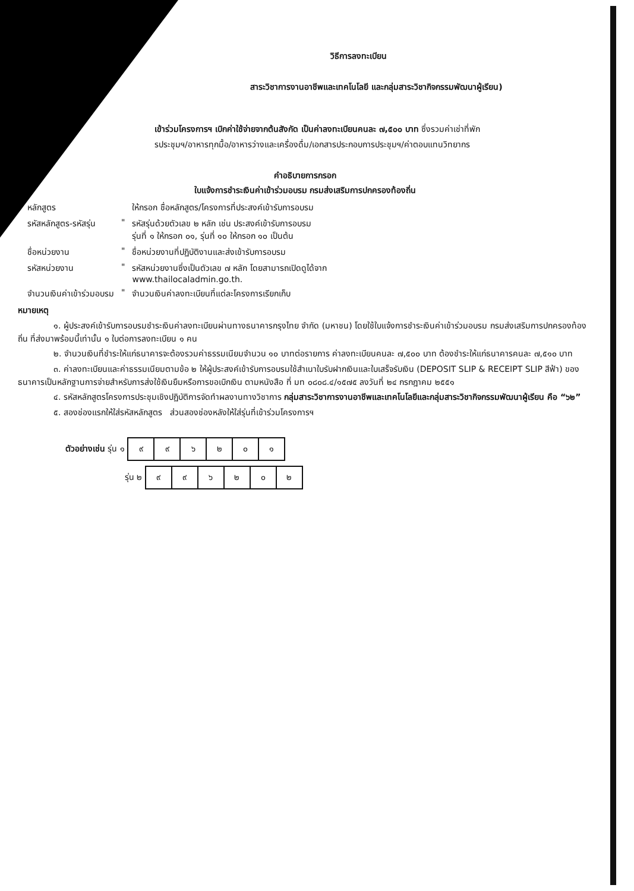วิธีการลงทะเบียน
สาระวิชาการงานอาชีพและเทคโนโลยี และกลุ่มสาระวิชากิจกรรมพัฒนาผู้เรียน)
เข้าร่วมโครงการฯ เบิกค่าใช้จ่ายจากต้นสังกัด เป็นค่าลงทะเบียนคนละ ๗,๕๐๐ บาท ซึ่งรวมค่าเช่าที่พัก
รประชุมฯ/อาหารทุกมื้อ/อาหารว่างและเครื่องดื่ม/เอกสารประกอบการประชุมฯ/ค่าตอบแทนวิทยากร
คำอธิบายการกรอก
ใบแจ้งการชำระเงินค่าเข้าร่วมอบรม กรมส่งเสริมการปกครองท้องถิ่น
| หลักสูตร | | ให้กรอก ชื่อหลักสูตร/โครงการที่ประสงค์เข้ารับการอบรม |
| รหัสหลักสูตร-รหัสรุ่น | " | รหัสรุ่นด้วยตัวเลข ๒ หลัก เช่น ประสงค์เข้ารับการอบรม รุ่นที่ ๑ ให้กรอก ๐๑, รุ่นที่ ๑๐ ให้กรอก ๑๐ เป็นต้น |
| ชื่อหน่วยงาน | " | ชื่อหน่วยงานที่ปฏิบัติงานและส่งเข้ารับการอบรม |
| รหัสหน่วยงาน | " | รหัสหน่วยงานซึ่งเป็นตัวเลข ๗ หลัก โดยสามารถเปิดดูได้จาก www.thailocaladmin.go.th. |
| จำนวนเงินค่าเข้าร่วมอบรม | " | จำนวนเงินค่าลงทะเบียนที่แต่ละโครงการเรียกเก็บ |
หมายเหตุ
๑. ผู้ประสงค์เข้ารับการอบรมชำระเงินค่าลงทะเบียนผ่านทางธนาคารกรุงไทย จำกัด (มหาชน) โดยใช้ใบแจ้งการชำระเงินค่าเข้าร่วมอบรม กรมส่งเสริมการปกครองท้องถิ่น ที่ส่งมาพร้อมนี้เท่านั้น ๑ ใบต่อการลงทะเบียน ๑ คน
๒. จำนวนเงินที่ชำระให้แก่ธนาคารจะต้องรวมค่าธรรมเนียมจำนวน ๑๐ บาทต่อรายการ ค่าลงทะเบียนคนละ ๗,๕๐๐ บาท ต้องชำระให้แก่ธนาคารคนละ ๗,๕๑๐ บาท
๓. ค่าลงทะเบียนและค่าธรรมเนียมตามข้อ ๒ ให้ผู้ประสงค์เข้ารับการอบรมใช้สำเนาใบรับฝากเงินและใบเสร็จรับเงิน (DEPOSIT SLIP & RECEIPT SLIP สีฟ้า) ของธนาคารเป็นหลักฐานการจ่ายสำหรับการส่งใช้เงินยืมหรือการขอเบิกเงิน ตามหนังสือ ที่ มท ๐๘๐๘.๔/๑๕๗๕ ลงวันที่ ๒๔ กรกฎาคม ๒๕๕๑
๔. รหัสหลักสูตรโครงการประชุมเชิงปฏิบัติการจัดทำผลงานทางวิชาการ กลุ่มสาระวิชาการงานอาชีพและเทคโนโลยีและกลุ่มสาระวิชากิจกรรมพัฒนาผู้เรียน คือ “๖๒”
๕. สองช่องแรกให้ใส่รหัสหลักสูตร ส่วนสองช่องหลังให้ใส่รุ่นที่เข้าร่วมโครงการฯ
ตัวอย่างเช่น รุ่น ๑
| ๙ | ๙ | ๖ | ๒ | ๐ | ๑ |
รุ่น ๒
| ๙ | ๙ | ๖ | ๒ | ๐ | ๒ |